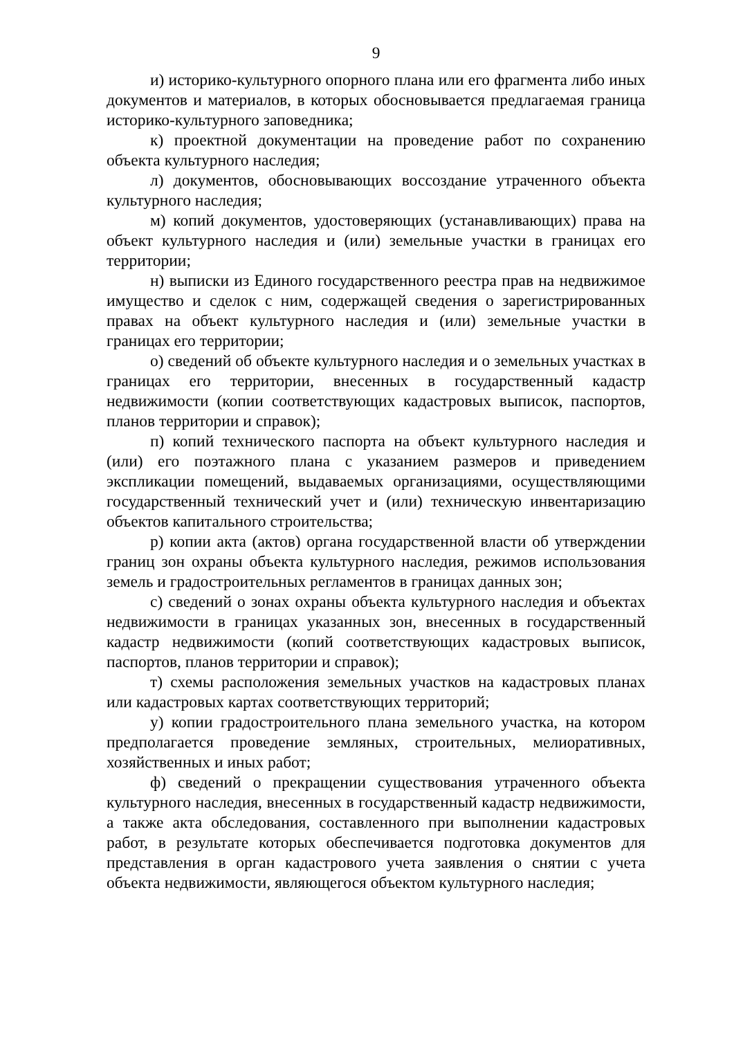9
и) историко-культурного опорного плана или его фрагмента либо иных документов и материалов, в которых обосновывается предлагаемая граница историко-культурного заповедника;
к) проектной документации на проведение работ по сохранению объекта культурного наследия;
л) документов, обосновывающих воссоздание утраченного объекта культурного наследия;
м) копий документов, удостоверяющих (устанавливающих) права на объект культурного наследия и (или) земельные участки в границах его территории;
н) выписки из Единого государственного реестра прав на недвижимое имущество и сделок с ним, содержащей сведения о зарегистрированных правах на объект культурного наследия и (или) земельные участки в границах его территории;
о) сведений об объекте культурного наследия и о земельных участках в границах его территории, внесенных в государственный кадастр недвижимости (копии соответствующих кадастровых выписок, паспортов, планов территории и справок);
п) копий технического паспорта на объект культурного наследия и (или) его поэтажного плана с указанием размеров и приведением экспликации помещений, выдаваемых организациями, осуществляющими государственный технический учет и (или) техническую инвентаризацию объектов капитального строительства;
р) копии акта (актов) органа государственной власти об утверждении границ зон охраны объекта культурного наследия, режимов использования земель и градостроительных регламентов в границах данных зон;
с) сведений о зонах охраны объекта культурного наследия и объектах недвижимости в границах указанных зон, внесенных в государственный кадастр недвижимости (копий соответствующих кадастровых выписок, паспортов, планов территории и справок);
т) схемы расположения земельных участков на кадастровых планах или кадастровых картах соответствующих территорий;
у) копии градостроительного плана земельного участка, на котором предполагается проведение земляных, строительных, мелиоративных, хозяйственных и иных работ;
ф) сведений о прекращении существования утраченного объекта культурного наследия, внесенных в государственный кадастр недвижимости, а также акта обследования, составленного при выполнении кадастровых работ, в результате которых обеспечивается подготовка документов для представления в орган кадастрового учета заявления о снятии с учета объекта недвижимости, являющегося объектом культурного наследия;